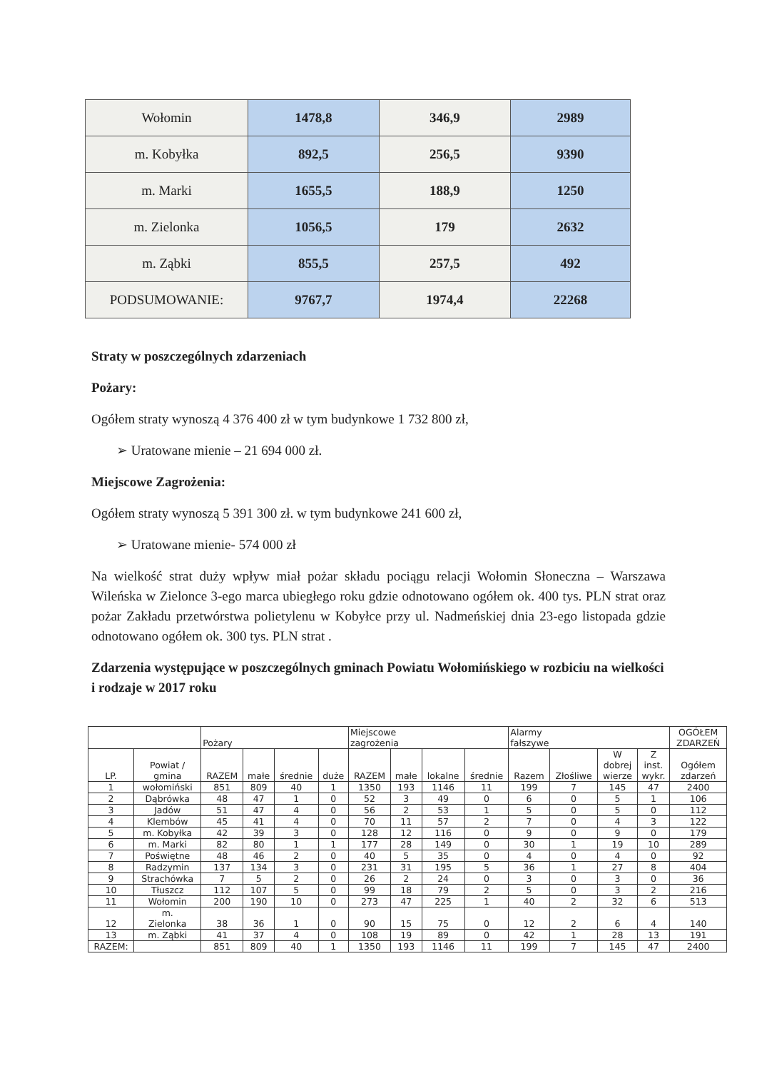| Wołomin | 1478,8 | 346,9 | 2989 |
| m. Kobyłka | 892,5 | 256,5 | 9390 |
| m. Marki | 1655,5 | 188,9 | 1250 |
| m. Zielonka | 1056,5 | 179 | 2632 |
| m. Ząbki | 855,5 | 257,5 | 492 |
| PODSUMOWANIE: | 9767,7 | 1974,4 | 22268 |
Straty w poszczególnych zdarzeniach
Pożary:
Ogółem straty wynoszą 4 376 400 zł w tym budynkowe 1 732 800 zł,
➢ Uratowane mienie – 21 694 000 zł.
Miejscowe Zagrożenia:
Ogółem straty wynoszą 5 391 300 zł. w tym budynkowe 241 600 zł,
➢ Uratowane mienie- 574 000 zł
Na wielkość strat duży wpływ miał pożar składu pociągu relacji Wołomin Słoneczna – Warszawa Wileńska w Zielonce 3-ego marca ubiegłego roku gdzie odnotowano ogółem ok. 400 tys. PLN strat oraz pożar Zakładu przetwórstwa polietylenu w Kobyłce przy ul. Nadmeńskiej dnia 23-ego listopada gdzie odnotowano ogółem ok. 300 tys. PLN strat .
Zdarzenia występujące w poszczególnych gminach Powiatu Wołomińskiego w rozbiciu na wielkości i rodzaje w 2017 roku
| | | Pożary | | | | Miejscowe zagrożenia | | | | Alarmy fałszywe | | | | OGÓŁEM ZDARZEŃ |
| --- | --- | --- | --- | --- | --- | --- | --- | --- | --- | --- | --- | --- | --- | --- |
| LP. | Powiat / gmina | RAZEM | małe | średnie | duże | RAZEM | małe | lokalne | średnie | Razem | Złośliwe | W dobrej wierze | Z inst. wykr. | Ogółem zdarzeń |
| 1 | wołomiński | 851 | 809 | 40 | 1 | 1350 | 193 | 1146 | 11 | 199 | 7 | 145 | 47 | 2400 |
| 2 | Dąbrówka | 48 | 47 | 1 | 0 | 52 | 3 | 49 | 0 | 6 | 0 | 5 | 1 | 106 |
| 3 | Jadów | 51 | 47 | 4 | 0 | 56 | 2 | 53 | 1 | 5 | 0 | 5 | 0 | 112 |
| 4 | Klembów | 45 | 41 | 4 | 0 | 70 | 11 | 57 | 2 | 7 | 0 | 4 | 3 | 122 |
| 5 | m. Kobyłka | 42 | 39 | 3 | 0 | 128 | 12 | 116 | 0 | 9 | 0 | 9 | 0 | 179 |
| 6 | m. Marki | 82 | 80 | 1 | 1 | 177 | 28 | 149 | 0 | 30 | 1 | 19 | 10 | 289 |
| 7 | Poświętne | 48 | 46 | 2 | 0 | 40 | 5 | 35 | 0 | 4 | 0 | 4 | 0 | 92 |
| 8 | Radzymin | 137 | 134 | 3 | 0 | 231 | 31 | 195 | 5 | 36 | 1 | 27 | 8 | 404 |
| 9 | Strachówka | 7 | 5 | 2 | 0 | 26 | 2 | 24 | 0 | 3 | 0 | 3 | 0 | 36 |
| 10 | Tłuszcz | 112 | 107 | 5 | 0 | 99 | 18 | 79 | 2 | 5 | 0 | 3 | 2 | 216 |
| 11 | Wołomin | 200 | 190 | 10 | 0 | 273 | 47 | 225 | 1 | 40 | 2 | 32 | 6 | 513 |
| 12 | m. Zielonka | 38 | 36 | 1 | 0 | 90 | 15 | 75 | 0 | 12 | 2 | 6 | 4 | 140 |
| 13 | m. Ząbki | 41 | 37 | 4 | 0 | 108 | 19 | 89 | 0 | 42 | 1 | 28 | 13 | 191 |
| RAZEM: | | 851 | 809 | 40 | 1 | 1350 | 193 | 1146 | 11 | 199 | 7 | 145 | 47 | 2400 |